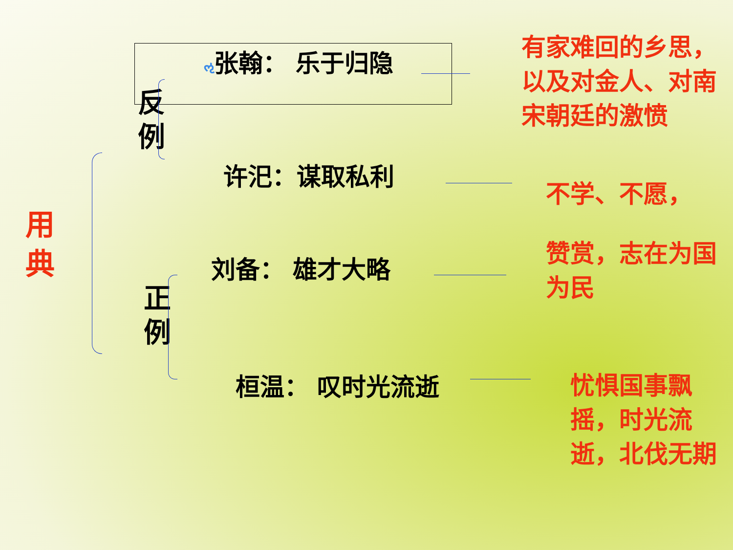用
典
反
例
正
例
ઌ张翰： 乐于归隐
许汜：谋取私利
刘备： 雄才大略
桓温： 叹时光流逝
有家难回的乡思，以及对金人、对南宋朝廷的激愤
不学、不愿，
赞赏，志在为国为民
忧惧国事飘摇，时光流逝，北伐无期